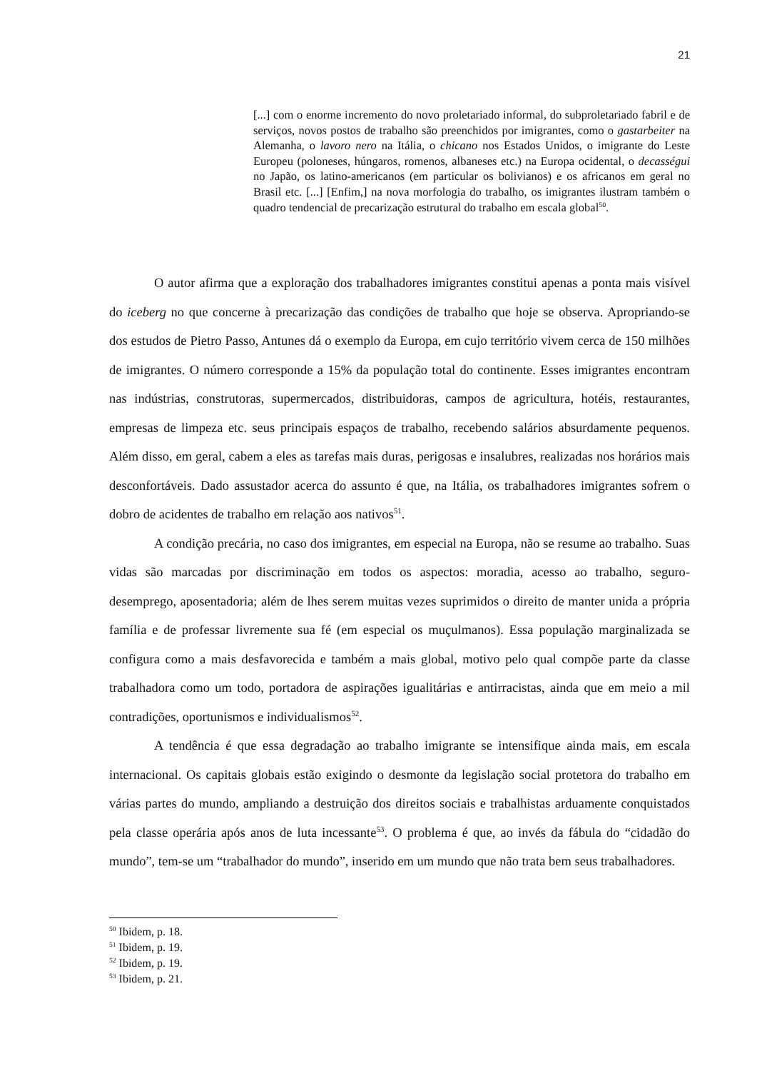21
[...] com o enorme incremento do novo proletariado informal, do subproletariado fabril e de serviços, novos postos de trabalho são preenchidos por imigrantes, como o gastarbeiter na Alemanha, o lavoro nero na Itália, o chicano nos Estados Unidos, o imigrante do Leste Europeu (poloneses, húngaros, romenos, albaneses etc.) na Europa ocidental, o decasségui no Japão, os latino-americanos (em particular os bolivianos) e os africanos em geral no Brasil etc. [...] [Enfim,] na nova morfologia do trabalho, os imigrantes ilustram também o quadro tendencial de precarização estrutural do trabalho em escala global<sup>50</sup>.
O autor afirma que a exploração dos trabalhadores imigrantes constitui apenas a ponta mais visível do iceberg no que concerne à precarização das condições de trabalho que hoje se observa. Apropriando-se dos estudos de Pietro Passo, Antunes dá o exemplo da Europa, em cujo território vivem cerca de 150 milhões de imigrantes. O número corresponde a 15% da população total do continente. Esses imigrantes encontram nas indústrias, construtoras, supermercados, distribuidoras, campos de agricultura, hotéis, restaurantes, empresas de limpeza etc. seus principais espaços de trabalho, recebendo salários absurdamente pequenos. Além disso, em geral, cabem a eles as tarefas mais duras, perigosas e insalubres, realizadas nos horários mais desconfortáveis. Dado assustador acerca do assunto é que, na Itália, os trabalhadores imigrantes sofrem o dobro de acidentes de trabalho em relação aos nativos<sup>51</sup>.
A condição precária, no caso dos imigrantes, em especial na Europa, não se resume ao trabalho. Suas vidas são marcadas por discriminação em todos os aspectos: moradia, acesso ao trabalho, seguro-desemprego, aposentadoria; além de lhes serem muitas vezes suprimidos o direito de manter unida a própria família e de professar livremente sua fé (em especial os muçulmanos). Essa população marginalizada se configura como a mais desfavorecida e também a mais global, motivo pelo qual compõe parte da classe trabalhadora como um todo, portadora de aspirações igualitárias e antirracistas, ainda que em meio a mil contradições, oportunismos e individualismos<sup>52</sup>.
A tendência é que essa degradação ao trabalho imigrante se intensifique ainda mais, em escala internacional. Os capitais globais estão exigindo o desmonte da legislação social protetora do trabalho em várias partes do mundo, ampliando a destruição dos direitos sociais e trabalhistas arduamente conquistados pela classe operária após anos de luta incessante<sup>53</sup>. O problema é que, ao invés da fábula do “cidadão do mundo”, tem-se um “trabalhador do mundo”, inserido em um mundo que não trata bem seus trabalhadores.
<sup>50</sup> Ibidem, p. 18.
<sup>51</sup> Ibidem, p. 19.
<sup>52</sup> Ibidem, p. 19.
<sup>53</sup> Ibidem, p. 21.